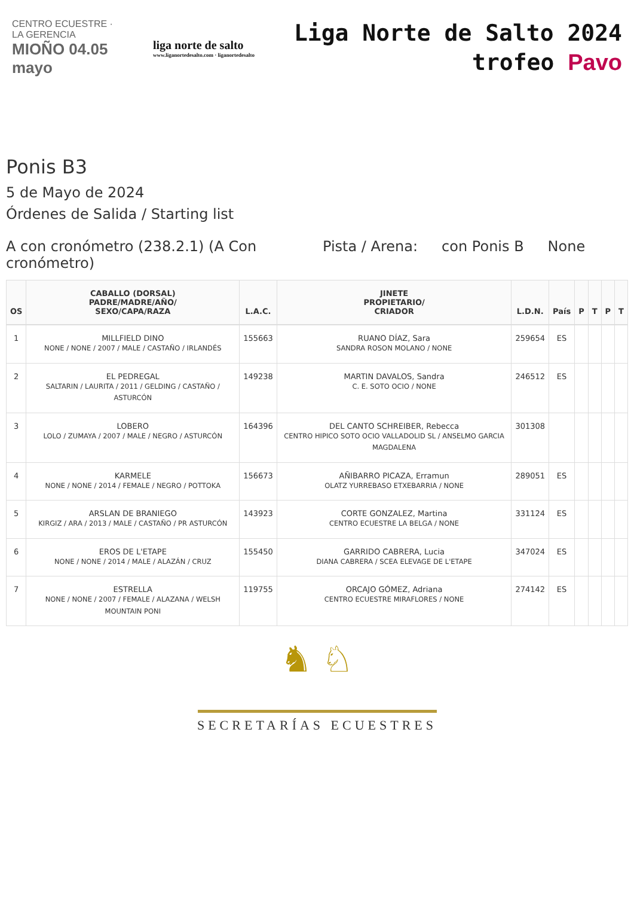CENTRO ECUESTRE · LA GERENCIA
MIOÑO 04.05 mayo
liga norte de salto
www.liganortedesalto.com · liganortedesalto
Liga Norte de Salto 2024
trofeo Pavo
Ponis B3
5 de Mayo de 2024
Órdenes de Salida / Starting list
A con cronómetro (238.2.1) (A Con cronómetro)
Pista / Arena: con Ponis B None
| OS | CABALLO (DORSAL) PADRE/MADRE/AÑO/ SEXO/CAPA/RAZA | L.A.C. | JINETE PROPIETARIO/ CRIADOR | L.D.N. | País | P | T | P | T |
| --- | --- | --- | --- | --- | --- | --- | --- | --- | --- |
| 1 | MILLFIELD DINO NONE / NONE / 2007 / MALE / CASTAÑO / IRLANDÉS | 155663 | RUANO DÍAZ, Sara SANDRA ROSON MOLANO / NONE | 259654 | ES | | | | |
| 2 | EL PEDREGAL SALTARIN / LAURITA / 2011 / GELDING / CASTAÑO / ASTURCÓN | 149238 | MARTIN DAVALOS, Sandra C. E. SOTO OCIO / NONE | 246512 | ES | | | | |
| 3 | LOBERO LOLO / ZUMAYA / 2007 / MALE / NEGRO / ASTURCÓN | 164396 | DEL CANTO SCHREIBER, Rebecca CENTRO HIPICO SOTO OCIO VALLADOLID SL / ANSELMO GARCIA MAGDALENA | 301308 | | | | | |
| 4 | KARMELE NONE / NONE / 2014 / FEMALE / NEGRO / POTTOKA | 156673 | AÑIBARRO PICAZA, Erramun OLATZ YURREBASO ETXEBARRIA / NONE | 289051 | ES | | | | |
| 5 | ARSLAN DE BRANIEGO KIRGIZ / ARA / 2013 / MALE / CASTAÑO / PR ASTURCÓN | 143923 | CORTE GONZALEZ, Martina CENTRO ECUESTRE LA BELGA / NONE | 331124 | ES | | | | |
| 6 | EROS DE L'ETAPE NONE / NONE / 2014 / MALE / ALAZÁN / CRUZ | 155450 | GARRIDO CABRERA, Lucia DIANA CABRERA / SCEA ELEVAGE DE L'ETAPE | 347024 | ES | | | | |
| 7 | ESTRELLA NONE / NONE / 2007 / FEMALE / ALAZANA / WELSH MOUNTAIN PONI | 119755 | ORCAJO GÓMEZ, Adriana CENTRO ECUESTRE MIRAFLORES / NONE | 274142 | ES | | | | |
♞ ♘
SECRETARÍAS ECUESTRES